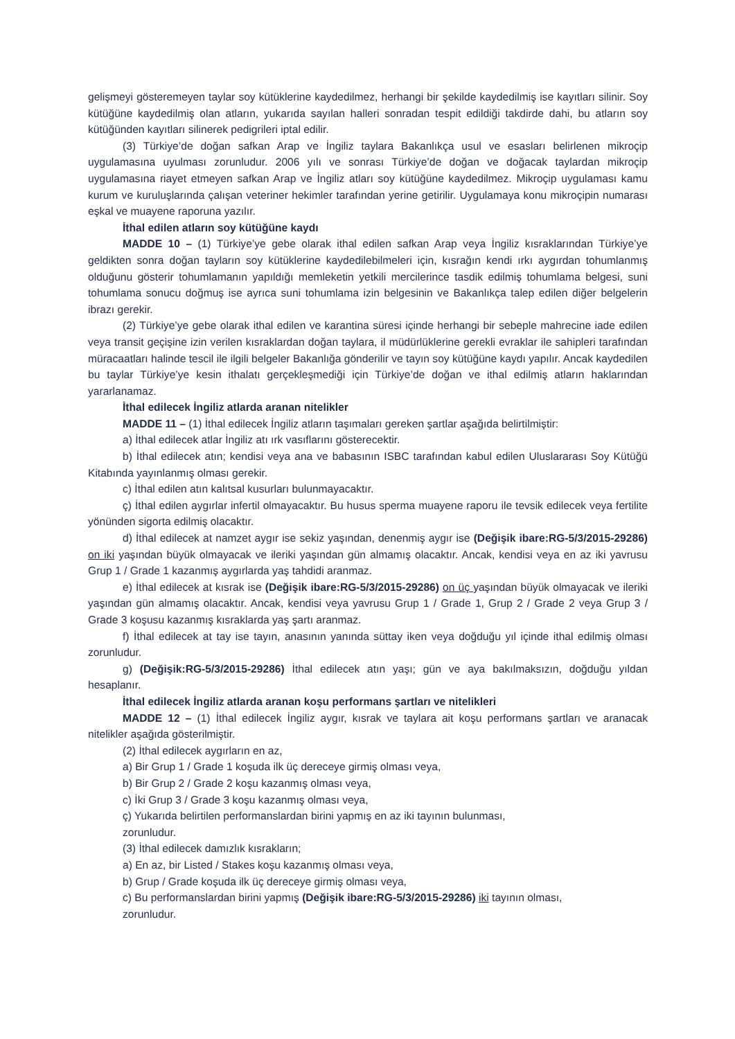gelişmeyi gösteremeyen taylar soy kütüklerine kaydedilmez, herhangi bir şekilde kaydedilmiş ise kayıtları silinir. Soy kütüğüne kaydedilmiş olan atların, yukarıda sayılan halleri sonradan tespit edildiği takdirde dahi, bu atların soy kütüğünden kayıtları silinerek pedigrileri iptal edilir.
(3) Türkiye’de doğan safkan Arap ve İngiliz taylara Bakanlıkça usul ve esasları belirlenen mikroçip uygulamasına uyulması zorunludur. 2006 yılı ve sonrası Türkiye’de doğan ve doğacak taylardan mikroçip uygulamasına riayet etmeyen safkan Arap ve İngiliz atları soy kütüğüne kaydedilmez. Mikroçip uygulaması kamu kurum ve kuruluşlarında çalışan veteriner hekimler tarafından yerine getirilir. Uygulamaya konu mikroçipin numarası eşkal ve muayene raporuna yazılır.
İthal edilen atların soy kütüğüne kaydı
MADDE 10 – (1) Türkiye’ye gebe olarak ithal edilen safkan Arap veya İngiliz kısraklarından Türkiye’ye geldikten sonra doğan tayların soy kütüklerine kaydedilebilmeleri için, kısrağın kendi ırkı aygırdan tohumlanmış olduğunu gösterir tohumlamanın yapıldığı memleketin yetkili mercilerince tasdik edilmiş tohumlama belgesi, suni tohumlama sonucu doğmuş ise ayrıca suni tohumlama izin belgesinin ve Bakanlıkça talep edilen diğer belgelerin ibrazı gerekir.
(2) Türkiye’ye gebe olarak ithal edilen ve karantina süresi içinde herhangi bir sebeple mahrecine iade edilen veya transit geçişine izin verilen kısraklardan doğan taylara, il müdürlüklerine gerekli evraklar ile sahipleri tarafından müracaatları halinde tescil ile ilgili belgeler Bakanlığa gönderilir ve tayın soy kütüğüne kaydı yapılır. Ancak kaydedilen bu taylar Türkiye’ye kesin ithalatı gerçekleşmediği için Türkiye’de doğan ve ithal edilmiş atların haklarından yararlanamaz.
İthal edilecek İngiliz atlarda aranan nitelikler
MADDE 11 – (1) İthal edilecek İngiliz atların taşımaları gereken şartlar aşağıda belirtilmiştir:
a) İthal edilecek atlar İngiliz atı ırk vasıflarını gösterecektir.
b) İthal edilecek atın; kendisi veya ana ve babasının ISBC tarafından kabul edilen Uluslararası Soy Kütüğü Kitabında yayınlanmış olması gerekir.
c) İthal edilen atın kalıtsal kusurları bulunmayacaktır.
ç) İthal edilen aygırlar infertil olmayacaktır. Bu husus sperma muayene raporu ile tevsik edilecek veya fertilite yönünden sigorta edilmiş olacaktır.
d) İthal edilecek at namzet aygır ise sekiz yaşından, denenmiş aygır ise (Değişik ibare:RG-5/3/2015-29286) on iki yaşından büyük olmayacak ve ileriki yaşından gün almamış olacaktır. Ancak, kendisi veya en az iki yavrusu Grup 1 / Grade 1 kazanmış aygırlarda yaş tahdidi aranmaz.
e) İthal edilecek at kısrak ise (Değişik ibare:RG-5/3/2015-29286) on üç yaşından büyük olmayacak ve ileriki yaşından gün almamış olacaktır. Ancak, kendisi veya yavrusu Grup 1 / Grade 1, Grup 2 / Grade 2 veya Grup 3 / Grade 3 koşusu kazanmış kısraklarda yaş şartı aranmaz.
f) İthal edilecek at tay ise tayın, anasının yanında süttay iken veya doğduğu yıl içinde ithal edilmiş olması zorunludur.
g) (Değişik:RG-5/3/2015-29286) İthal edilecek atın yaşı; gün ve aya bakılmaksızın, doğduğu yıldan hesaplanır.
İthal edilecek İngiliz atlarda aranan koşu performans şartları ve nitelikleri
MADDE 12 – (1) İthal edilecek İngiliz aygır, kısrak ve taylara ait koşu performans şartları ve aranacak nitelikler aşağıda gösterilmiştir.
(2) İthal edilecek aygırların en az,
a) Bir Grup 1 / Grade 1 koşuda ilk üç dereceye girmiş olması veya,
b) Bir Grup 2 / Grade 2 koşu kazanmış olması veya,
c) İki Grup 3 / Grade 3 koşu kazanmış olması veya,
ç) Yukarıda belirtilen performanslardan birini yapmış en az iki tayının bulunması,
zorunludur.
(3) İthal edilecek damızlık kısrakların;
a) En az, bir Listed / Stakes koşu kazanmış olması veya,
b) Grup / Grade koşuda ilk üç dereceye girmiş olması veya,
c) Bu performanslardan birini yapmış (Değişik ibare:RG-5/3/2015-29286) iki tayının olması,
zorunludur.